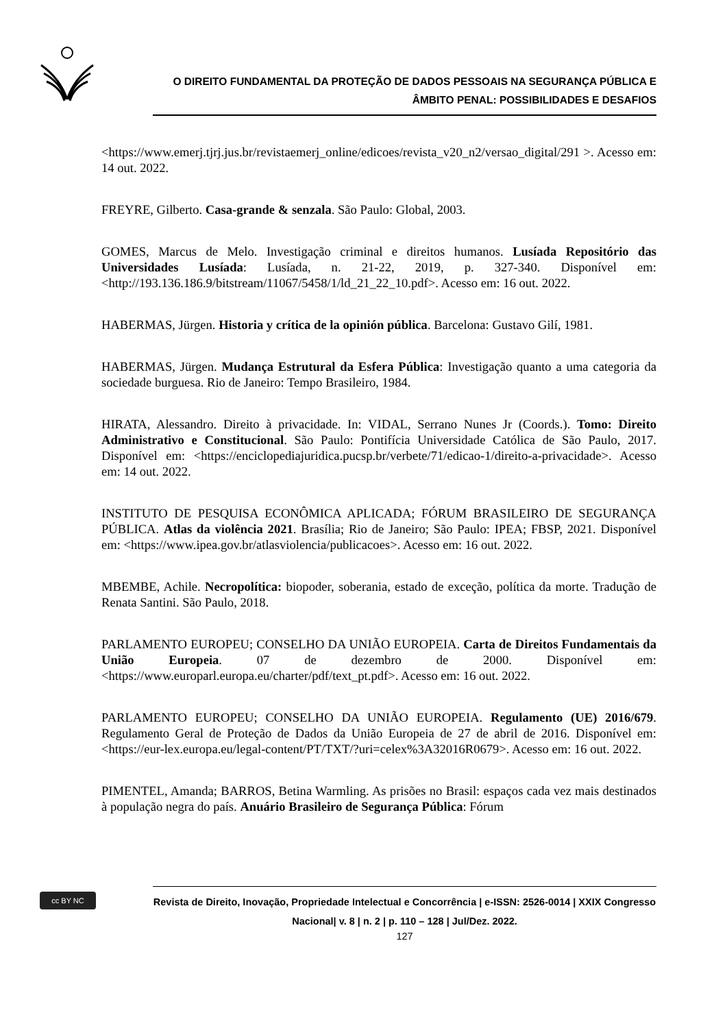O DIREITO FUNDAMENTAL DA PROTEÇÃO DE DADOS PESSOAIS NA SEGURANÇA PÚBLICA E
ÂMBITO PENAL: POSSIBILIDADES E DESAFIOS
<https://www.emerj.tjrj.jus.br/revistaemerj_online/edicoes/revista_v20_n2/versao_digital/291 >. Acesso em: 14 out. 2022.
FREYRE, Gilberto. Casa-grande & senzala. São Paulo: Global, 2003.
GOMES, Marcus de Melo. Investigação criminal e direitos humanos. Lusíada Repositório das Universidades Lusíada: Lusíada, n. 21-22, 2019, p. 327-340. Disponível em: <http://193.136.186.9/bitstream/11067/5458/1/ld_21_22_10.pdf>. Acesso em: 16 out. 2022.
HABERMAS, Jürgen. Historia y crítica de la opinión pública. Barcelona: Gustavo Gilí, 1981.
HABERMAS, Jürgen. Mudança Estrutural da Esfera Pública: Investigação quanto a uma categoria da sociedade burguesa. Rio de Janeiro: Tempo Brasileiro, 1984.
HIRATA, Alessandro. Direito à privacidade. In: VIDAL, Serrano Nunes Jr (Coords.). Tomo: Direito Administrativo e Constitucional. São Paulo: Pontifícia Universidade Católica de São Paulo, 2017. Disponível em: <https://enciclopediajuridica.pucsp.br/verbete/71/edicao-1/direito-a-privacidade>. Acesso em: 14 out. 2022.
INSTITUTO DE PESQUISA ECONÔMICA APLICADA; FÓRUM BRASILEIRO DE SEGURANÇA PÚBLICA. Atlas da violência 2021. Brasília; Rio de Janeiro; São Paulo: IPEA; FBSP, 2021. Disponível em: <https://www.ipea.gov.br/atlasviolencia/publicacoes>. Acesso em: 16 out. 2022.
MBEMBE, Achile. Necropolítica: biopoder, soberania, estado de exceção, política da morte. Tradução de Renata Santini. São Paulo, 2018.
PARLAMENTO EUROPEU; CONSELHO DA UNIÃO EUROPEIA. Carta de Direitos Fundamentais da União Europeia. 07 de dezembro de 2000. Disponível em: <https://www.europarl.europa.eu/charter/pdf/text_pt.pdf>. Acesso em: 16 out. 2022.
PARLAMENTO EUROPEU; CONSELHO DA UNIÃO EUROPEIA. Regulamento (UE) 2016/679. Regulamento Geral de Proteção de Dados da União Europeia de 27 de abril de 2016. Disponível em: <https://eur-lex.europa.eu/legal-content/PT/TXT/?uri=celex%3A32016R0679>. Acesso em: 16 out. 2022.
PIMENTEL, Amanda; BARROS, Betina Warmling. As prisões no Brasil: espaços cada vez mais destinados à população negra do país. Anuário Brasileiro de Segurança Pública: Fórum
cc BY NC
Revista de Direito, Inovação, Propriedade Intelectual e Concorrência | e-ISSN: 2526-0014 | XXIX Congresso Nacional| v. 8 | n. 2 | p. 110 – 128 | Jul/Dez. 2022.
127